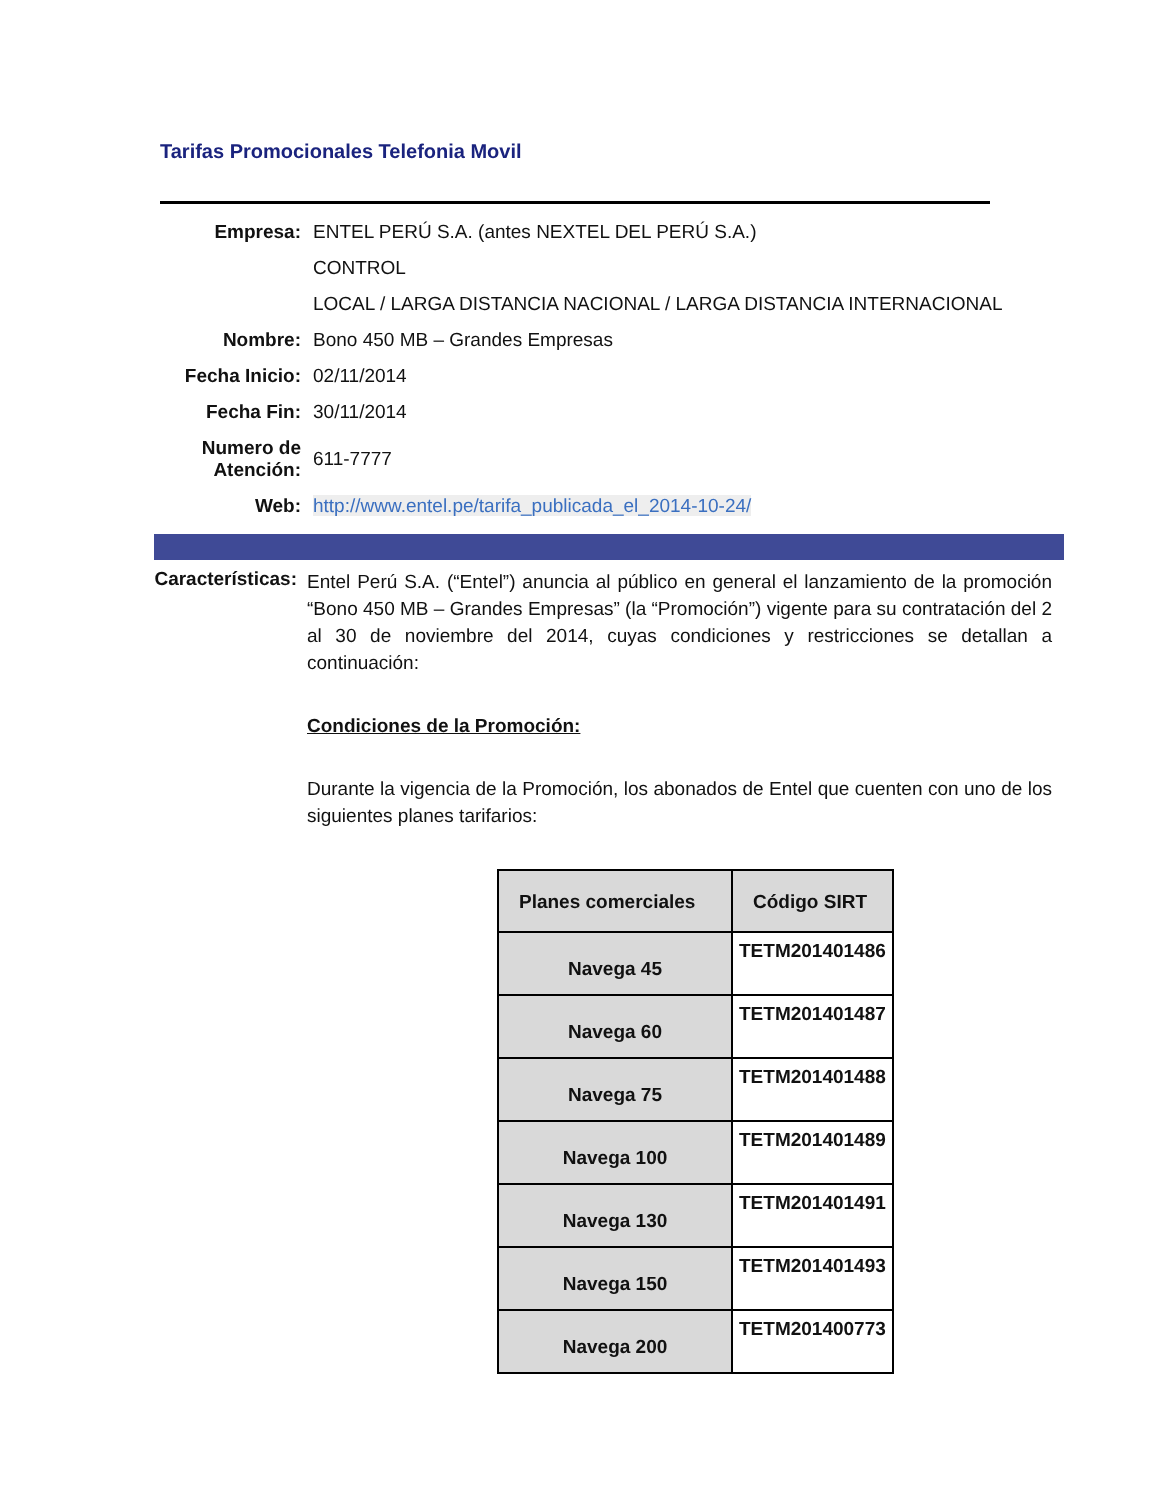Tarifas Promocionales Telefonia Movil
| Empresa: | ENTEL PERÚ S.A. (antes NEXTEL DEL PERÚ S.A.) |
| | CONTROL |
| | LOCAL / LARGA DISTANCIA NACIONAL / LARGA DISTANCIA INTERNACIONAL |
| Nombre: | Bono 450 MB – Grandes Empresas |
| Fecha Inicio: | 02/11/2014 |
| Fecha Fin: | 30/11/2014 |
| Numero de Atención: | 611-7777 |
| Web: | http://www.entel.pe/tarifa_publicada_el_2014-10-24/ |
Características:
Entel Perú S.A. (“Entel”) anuncia al público en general el lanzamiento de la promoción “Bono 450 MB – Grandes Empresas” (la “Promoción”) vigente para su contratación del 2 al 30 de noviembre del 2014, cuyas condiciones y restricciones se detallan a continuación:
Condiciones de la Promoción:
Durante la vigencia de la Promoción, los abonados de Entel que cuenten con uno de los siguientes planes tarifarios:
| Planes comerciales | Código SIRT |
| --- | --- |
| Navega 45 | TETM201401486 |
| Navega 60 | TETM201401487 |
| Navega 75 | TETM201401488 |
| Navega 100 | TETM201401489 |
| Navega 130 | TETM201401491 |
| Navega 150 | TETM201401493 |
| Navega 200 | TETM201400773 |